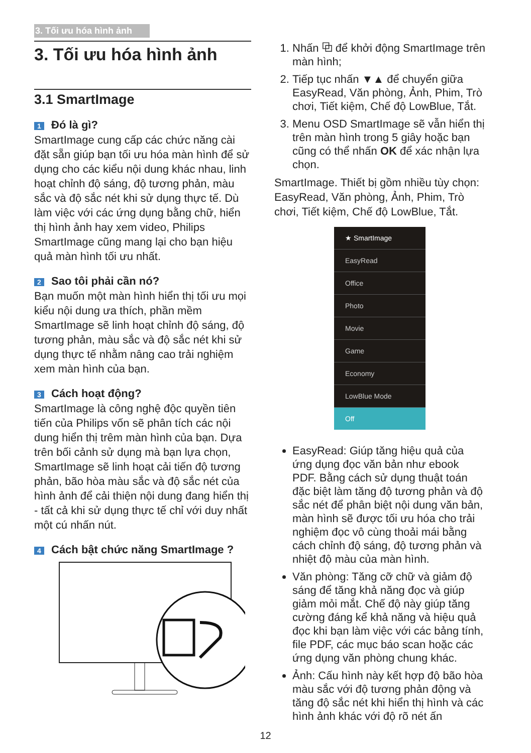3. Tối ưu hóa hình ảnh
3. Tối ưu hóa hình ảnh
3.1 SmartImage
1 Đó là gì?
SmartImage cung cấp các chức năng cài đặt sẵn giúp bạn tối ưu hóa màn hình để sử dụng cho các kiểu nội dung khác nhau, linh hoạt chỉnh độ sáng, độ tương phản, màu sắc và độ sắc nét khi sử dụng thực tế. Dù làm việc với các ứng dụng bằng chữ, hiển thị hình ảnh hay xem video, Philips SmartImage cũng mang lại cho bạn hiệu quả màn hình tối ưu nhất.
2 Sao tôi phải cần nó?
Bạn muốn một màn hình hiển thị tối ưu mọi kiểu nội dung ưa thích, phần mềm SmartImage sẽ linh hoạt chỉnh độ sáng, độ tương phản, màu sắc và độ sắc nét khi sử dụng thực tế nhằm nâng cao trải nghiệm xem màn hình của bạn.
3 Cách hoạt động?
SmartImage là công nghệ độc quyền tiên tiến của Philips vốn sẽ phân tích các nội dung hiển thị trêm màn hình của bạn. Dựa trên bối cảnh sử dụng mà bạn lựa chọn, SmartImage sẽ linh hoạt cải tiến độ tương phản, bão hòa màu sắc và độ sắc nét của hình ảnh để cải thiện nội dung đang hiển thị - tất cả khi sử dụng thực tế chỉ với duy nhất một cú nhấn nút.
4 Cách bật chức năng SmartImage ?
1. Nhấn ⧉ để khởi động SmartImage trên màn hình;
2. Tiếp tục nhấn ▼▲ để chuyển giữa EasyRead, Văn phòng, Ảnh, Phim, Trò chơi, Tiết kiệm, Chế độ LowBlue, Tắt.
3. Menu OSD SmartImage sẽ vẫn hiển thị trên màn hình trong 5 giây hoặc bạn cũng có thể nhấn OK để xác nhận lựa chọn.
SmartImage. Thiết bị gồm nhiều tùy chọn: EasyRead, Văn phòng, Ảnh, Phim, Trò chơi, Tiết kiệm, Chế độ LowBlue, Tắt.
★ SmartImage
EasyRead
Office
Photo
Movie
Game
Economy
LowBlue Mode
Off
EasyRead: Giúp tăng hiệu quả của ứng dụng đọc văn bản như ebook PDF. Bằng cách sử dụng thuật toán đặc biệt làm tăng độ tương phản và độ sắc nét để phân biệt nội dung văn bản, màn hình sẽ được tối ưu hóa cho trải nghiệm đọc vô cùng thoải mái bằng cách chỉnh độ sáng, độ tương phản và nhiệt độ màu của màn hình.
Văn phòng: Tăng cỡ chữ và giảm độ sáng để tăng khả năng đọc và giúp giảm mỏi mắt. Chế độ này giúp tăng cường đáng kể khả năng và hiệu quả đọc khi bạn làm việc với các bảng tính, file PDF, các mục báo scan hoặc các ứng dụng văn phòng chung khác.
Ảnh: Cấu hình này kết hợp độ bão hòa màu sắc với độ tương phản động và tăng độ sắc nét khi hiển thị hình và các hình ảnh khác với độ rõ nét ấn
12